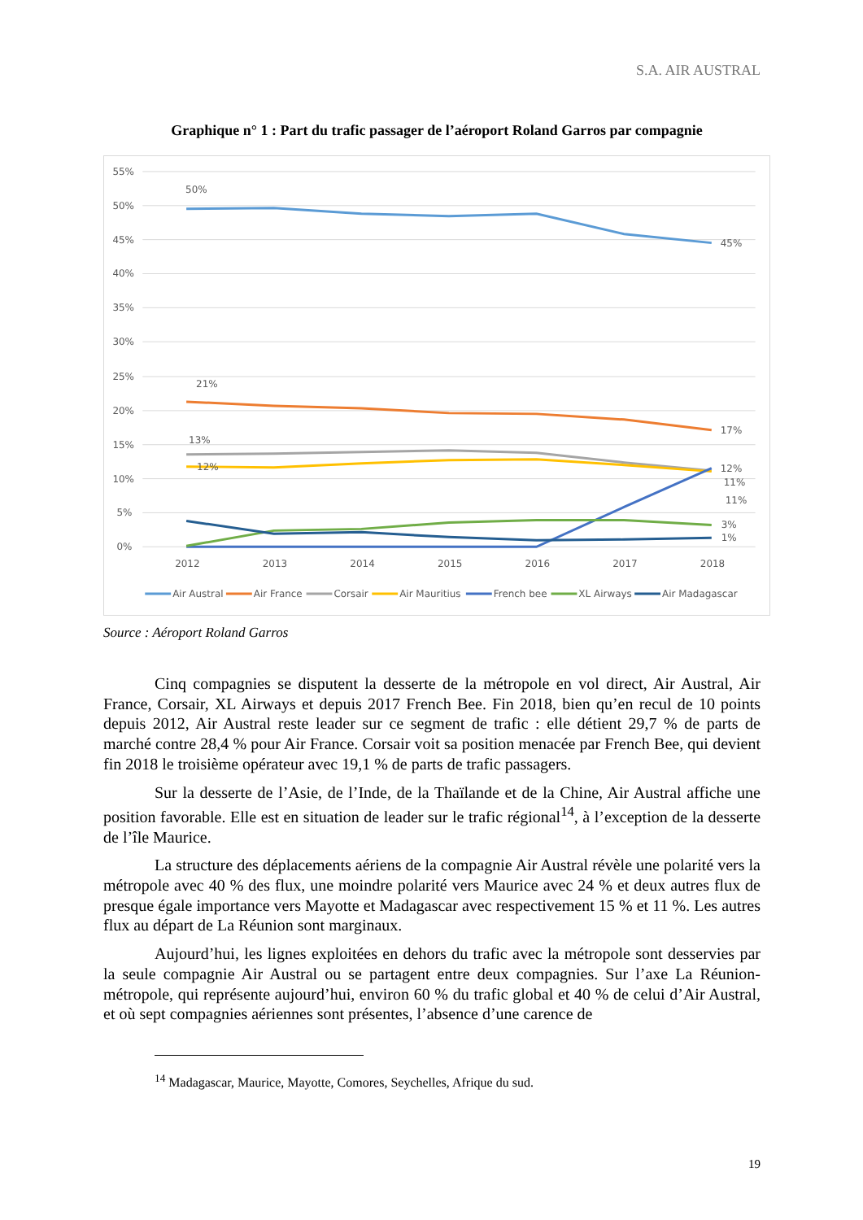S.A. AIR AUSTRAL
Graphique n° 1 : Part du trafic passager de l’aéroport Roland Garros par compagnie
55%
50%
45%
40%
35%
30%
25%
20%
15%
10%
5%
0%
2012
2013
2014
2015
2016
2017
2018
50%
45%
21%
17%
13%
12%
12%
11%
11%
3%
1%
Air Austral
Air France
Corsair
Air Mauritius
French bee
XL Airways
Air Madagascar
Source : Aéroport Roland Garros
Cinq compagnies se disputent la desserte de la métropole en vol direct, Air Austral, Air France, Corsair, XL Airways et depuis 2017 French Bee. Fin 2018, bien qu’en recul de 10 points depuis 2012, Air Austral reste leader sur ce segment de trafic : elle détient 29,7 % de parts de marché contre 28,4 % pour Air France. Corsair voit sa position menacée par French Bee, qui devient fin 2018 le troisième opérateur avec 19,1 % de parts de trafic passagers.
Sur la desserte de l’Asie, de l’Inde, de la Thaïlande et de la Chine, Air Austral affiche une position favorable. Elle est en situation de leader sur le trafic régional<sup>14</sup>, à l’exception de la desserte de l’île Maurice.
La structure des déplacements aériens de la compagnie Air Austral révèle une polarité vers la métropole avec 40 % des flux, une moindre polarité vers Maurice avec 24 % et deux autres flux de presque égale importance vers Mayotte et Madagascar avec respectivement 15 % et 11 %. Les autres flux au départ de La Réunion sont marginaux.
Aujourd’hui, les lignes exploitées en dehors du trafic avec la métropole sont desservies par la seule compagnie Air Austral ou se partagent entre deux compagnies. Sur l’axe La Réunion-métropole, qui représente aujourd’hui, environ 60 % du trafic global et 40 % de celui d’Air Austral, et où sept compagnies aériennes sont présentes, l’absence d’une carence de
<sup>14</sup> Madagascar, Maurice, Mayotte, Comores, Seychelles, Afrique du sud.
19